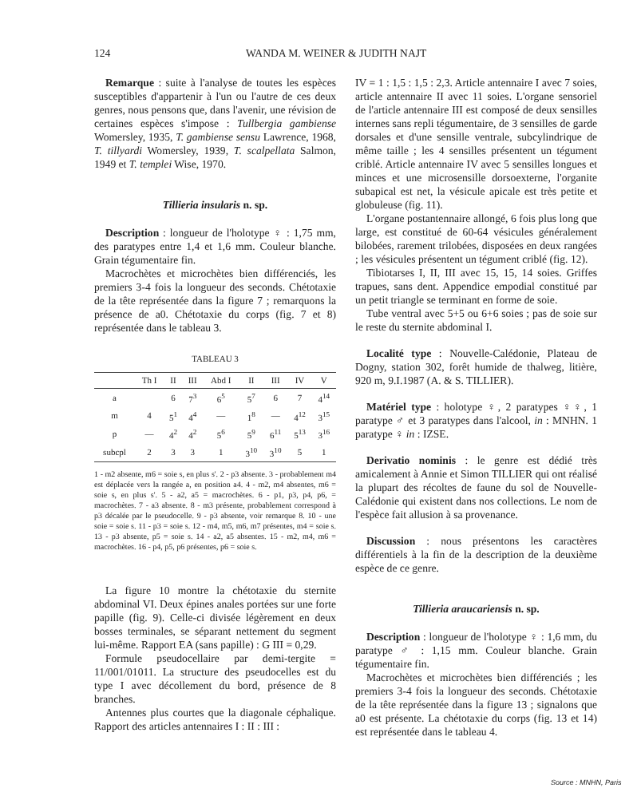124 WANDA M. WEINER & JUDITH NAJT
Remarque : suite à l'analyse de toutes les espèces susceptibles d'appartenir à l'un ou l'autre de ces deux genres, nous pensons que, dans l'avenir, une révision de certaines espèces s'impose : Tullbergia gambiense Womersley, 1935, T. gambiense sensu Lawrence, 1968, T. tillyardi Womersley, 1939, T. scalpellata Salmon, 1949 et T. templei Wise, 1970.
Tillieria insularis n. sp.
Description : longueur de l'holotype ♀ : 1,75 mm, des paratypes entre 1,4 et 1,6 mm. Couleur blanche. Grain tégumentaire fin.
Macrochètes et microchètes bien différenciés, les premiers 3-4 fois la longueur des seconds. Chétotaxie de la tête représentée dans la figure 7 ; remarquons la présence de a0. Chétotaxie du corps (fig. 7 et 8) représentée dans le tableau 3.
TABLEAU 3
| | Th I | II | III | Abd I | II | III | IV | V |
| --- | --- | --- | --- | --- | --- | --- | --- | --- |
| a | | 6 | 7<sup>3</sup> | 6<sup>5</sup> | 5<sup>7</sup> | 6 | 7 | 4<sup>14</sup> |
| m | 4 | 5<sup>1</sup> | 4<sup>4</sup> | — | 1<sup>8</sup> | — | 4<sup>12</sup> | 3<sup>15</sup> |
| p | — | 4<sup>2</sup> | 4<sup>2</sup> | 5<sup>6</sup> | 5<sup>9</sup> | 6<sup>11</sup> | 5<sup>13</sup> | 3<sup>16</sup> |
| subcpl | 2 | 3 | 3 | 1 | 3<sup>10</sup> | 3<sup>10</sup> | 5 | 1 |
1 - m2 absente, m6 = soie s, en plus s'. 2 - p3 absente. 3 - probablement m4 est déplacée vers la rangée a, en position a4. 4 - m2, m4 absentes, m6 = soie s, en plus s'. 5 - a2, a5 = macrochètes. 6 - p1, p3, p4, p6, = macrochètes. 7 - a3 absente. 8 - m3 présente, probablement correspond à p3 décalée par le pseudocelle. 9 - p3 absente, voir remarque 8. 10 - une soie = soie s. 11 - p3 = soie s. 12 - m4, m5, m6, m7 présentes, m4 = soie s. 13 - p3 absente, p5 = soie s. 14 - a2, a5 absentes. 15 - m2, m4, m6 = macrochètes. 16 - p4, p5, p6 présentes, p6 = soie s.
La figure 10 montre la chétotaxie du sternite abdominal VI. Deux épines anales portées sur une forte papille (fig. 9). Celle-ci divisée légèrement en deux bosses terminales, se séparant nettement du segment lui-même. Rapport EA (sans papille) : G III = 0,29.
Formule pseudocellaire par demi-tergite = 11/001/01011. La structure des pseudocelles est du type I avec décollement du bord, présence de 8 branches.
Antennes plus courtes que la diagonale céphalique. Rapport des articles antennaires I : II : III :
IV = 1 : 1,5 : 1,5 : 2,3. Article antennaire I avec 7 soies, article antennaire II avec 11 soies. L'organe sensoriel de l'article antennaire III est composé de deux sensilles internes sans repli tégumentaire, de 3 sensilles de garde dorsales et d'une sensille ventrale, subcylindrique de même taille ; les 4 sensilles présentent un tégument criblé. Article antennaire IV avec 5 sensilles longues et minces et une microsensille dorsoexterne, l'organite subapical est net, la vésicule apicale est très petite et globuleuse (fig. 11).
L'organe postantennaire allongé, 6 fois plus long que large, est constitué de 60-64 vésicules généralement bilobées, rarement trilobées, disposées en deux rangées ; les vésicules présentent un tégument criblé (fig. 12).
Tibiotarses I, II, III avec 15, 15, 14 soies. Griffes trapues, sans dent. Appendice empodial constitué par un petit triangle se terminant en forme de soie.
Tube ventral avec 5+5 ou 6+6 soies ; pas de soie sur le reste du sternite abdominal I.
Localité type : Nouvelle-Calédonie, Plateau de Dogny, station 302, forêt humide de thalweg, litière, 920 m, 9.I.1987 (A. & S. TILLIER).
Matériel type : holotype ♀, 2 paratypes ♀♀, 1 paratype ♂ et 3 paratypes dans l'alcool, in : MNHN. 1 paratype ♀ in : IZSE.
Derivatio nominis : le genre est dédié très amicalement à Annie et Simon TILLIER qui ont réalisé la plupart des récoltes de faune du sol de Nouvelle-Calédonie qui existent dans nos collections. Le nom de l'espèce fait allusion à sa provenance.
Discussion : nous présentons les caractères différentiels à la fin de la description de la deuxième espèce de ce genre.
Tillieria araucariensis n. sp.
Description : longueur de l'holotype ♀ : 1,6 mm, du paratype ♂ : 1,15 mm. Couleur blanche. Grain tégumentaire fin.
Macrochètes et microchètes bien différenciés ; les premiers 3-4 fois la longueur des seconds. Chétotaxie de la tête représentée dans la figure 13 ; signalons que a0 est présente. La chétotaxie du corps (fig. 13 et 14) est représentée dans le tableau 4.
Source : MNHN, Paris